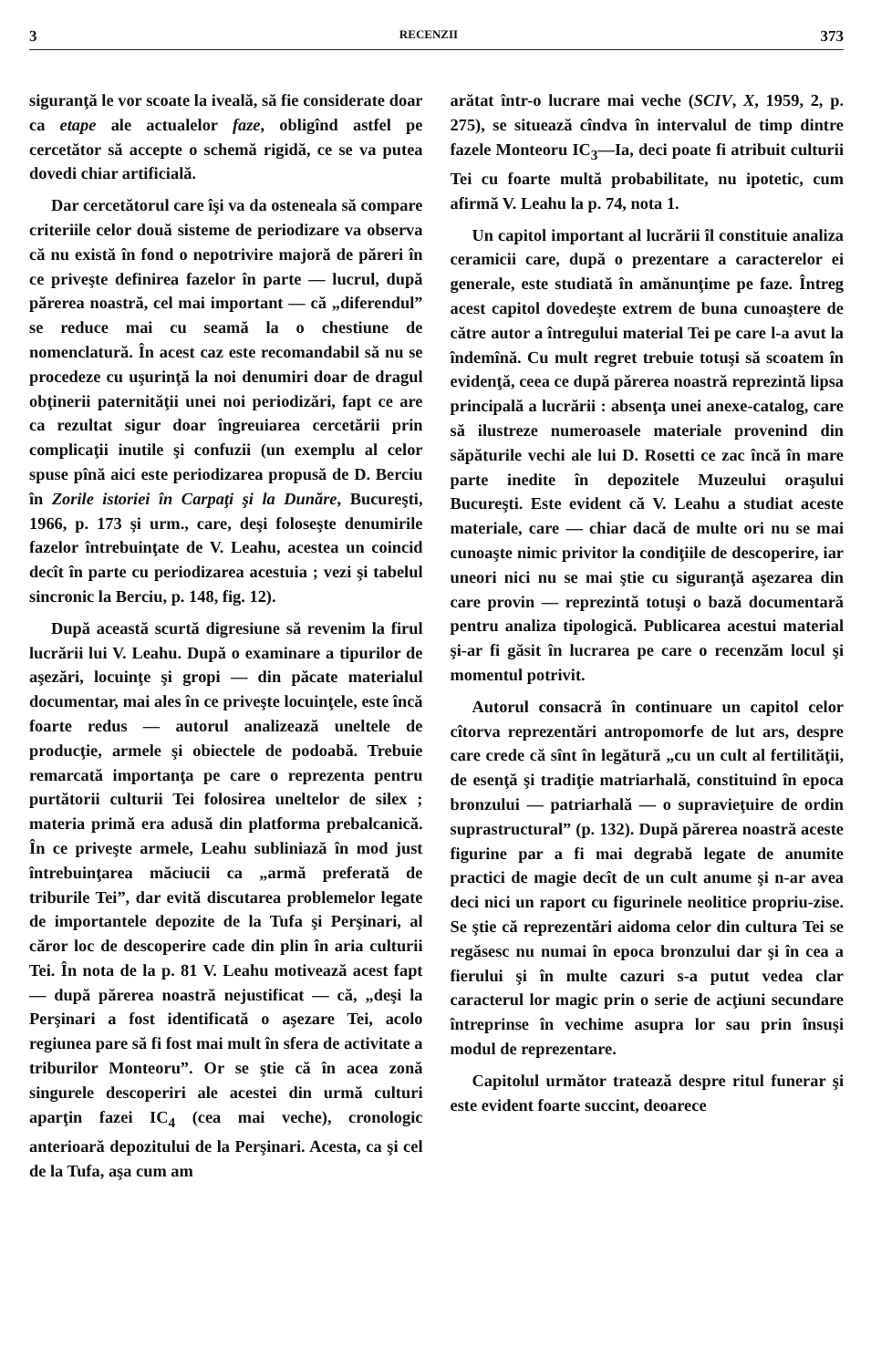3 RECENZII 373
siguranţă le vor scoate la iveală, să fie considerate doar ca etape ale actualelor faze, obligînd astfel pe cercetător să accepte o schemă rigidă, ce se va putea dovedi chiar artificială.
Dar cercetătorul care îşi va da osteneala să compare criteriile celor două sisteme de periodizare va observa că nu există în fond o nepotrivire majoră de păreri în ce priveşte definirea fazelor în parte — lucrul, după părerea noastră, cel mai important — că „diferendul” se reduce mai cu seamă la o chestiune de nomenclatură. În acest caz este recomandabil să nu se procedeze cu uşurinţă la noi denumiri doar de dragul obţinerii paternităţii unei noi periodizări, fapt ce are ca rezultat sigur doar îngreuiarea cercetării prin complicaţii inutile şi confuzii (un exemplu al celor spuse pînă aici este periodizarea propusă de D. Berciu în Zorile istoriei în Carpaţi şi la Dunăre, Bucureşti, 1966, p. 173 şi urm., care, deşi foloseşte denumirile fazelor întrebuinţate de V. Leahu, acestea un coincid decît în parte cu periodizarea acestuia ; vezi şi tabelul sincronic la Berciu, p. 148, fig. 12).
După această scurtă digresiune să revenim la firul lucrării lui V. Leahu. După o examinare a tipurilor de aşezări, locuinţe şi gropi — din păcate materialul documentar, mai ales în ce priveşte locuinţele, este încă foarte redus — autorul analizează uneltele de producţie, armele şi obiectele de podoabă. Trebuie remarcată importanţa pe care o reprezenta pentru purtătorii culturii Tei folosirea uneltelor de silex ; materia primă era adusă din platforma prebalcanică. În ce priveşte armele, Leahu subliniază în mod just întrebuinţarea măciucii ca „armă preferată de triburile Tei”, dar evită discutarea problemelor legate de importantele depozite de la Tufa şi Perşinari, al căror loc de descoperire cade din plin în aria culturii Tei. În nota de la p. 81 V. Leahu motivează acest fapt — după părerea noastră nejustificat — că, „deşi la Perşinari a fost identificată o aşezare Tei, acolo regiunea pare să fi fost mai mult în sfera de activitate a triburilor Monteoru”. Or se ştie că în acea zonă singurele descoperiri ale acestei din urmă culturi aparţin fazei IC<sub>4</sub> (cea mai veche), cronologic anterioară depozitului de la Perşinari. Acesta, ca şi cel de la Tufa, aşa cum am
arătat într-o lucrare mai veche (SCIV, X, 1959, 2, p. 275), se situează cîndva în intervalul de timp dintre fazele Monteoru IC<sub>3</sub>—Ia, deci poate fi atribuit culturii Tei cu foarte multă probabilitate, nu ipotetic, cum afirmă V. Leahu la p. 74, nota 1.
Un capitol important al lucrării îl constituie analiza ceramicii care, după o prezentare a caracterelor ei generale, este studiată în amănunţime pe faze. Întreg acest capitol dovedeşte extrem de buna cunoaştere de către autor a întregului material Tei pe care l-a avut la îndemînă. Cu mult regret trebuie totuşi să scoatem în evidenţă, ceea ce după părerea noastră reprezintă lipsa principală a lucrării : absenţa unei anexe-catalog, care să ilustreze numeroasele materiale provenind din săpăturile vechi ale lui D. Rosetti ce zac încă în mare parte inedite în depozitele Muzeului oraşului Bucureşti. Este evident că V. Leahu a studiat aceste materiale, care — chiar dacă de multe ori nu se mai cunoaşte nimic privitor la condiţiile de descoperire, iar uneori nici nu se mai ştie cu siguranţă aşezarea din care provin — reprezintă totuşi o bază documentară pentru analiza tipologică. Publicarea acestui material şi-ar fi găsit în lucrarea pe care o recenzăm locul şi momentul potrivit.
Autorul consacră în continuare un capitol celor cîtorva reprezentări antropomorfe de lut ars, despre care crede că sînt în legătură „cu un cult al fertilităţii, de esenţă şi tradiţie matriarhală, constituind în epoca bronzului — patriarhală — o supravieţuire de ordin suprastructural” (p. 132). După părerea noastră aceste figurine par a fi mai degrabă legate de anumite practici de magie decît de un cult anume şi n-ar avea deci nici un raport cu figurinele neolitice propriu-zise. Se ştie că reprezentări aidoma celor din cultura Tei se regăsesc nu numai în epoca bronzului dar şi în cea a fierului şi în multe cazuri s-a putut vedea clar caracterul lor magic prin o serie de acţiuni secundare întreprinse în vechime asupra lor sau prin însuşi modul de reprezentare.
Capitolul următor tratează despre ritul funerar şi este evident foarte succint, deoarece